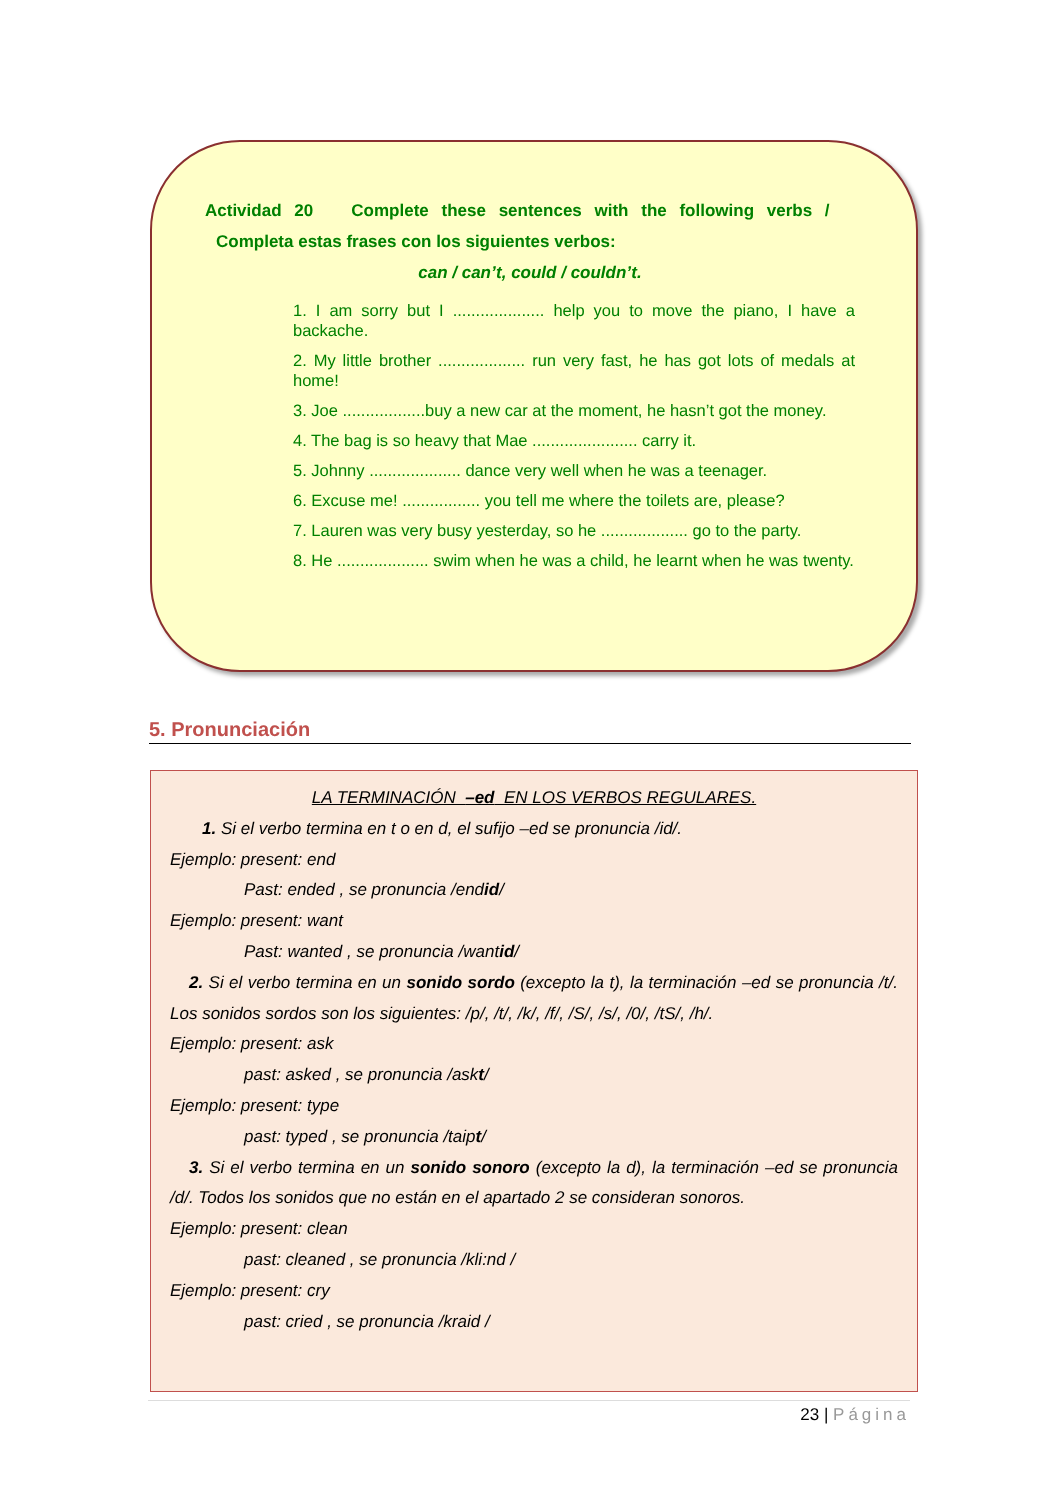Actividad 20 Complete these sentences with the following verbs /
Completa estas frases con los siguientes verbos:
can / can’t, could / couldn’t.
1. I am sorry but I .................... help you to move the piano, I have a backache.
2. My little brother ................... run very fast, he has got lots of medals at home!
3. Joe ..................buy a new car at the moment, he hasn’t got the money.
4. The bag is so heavy that Mae ....................... carry it.
5. Johnny .................... dance very well when he was a teenager.
6. Excuse me! ................. you tell me where the toilets are, please?
7. Lauren was very busy yesterday, so he ................... go to the party.
8. He .................... swim when he was a child, he learnt when he was twenty.
5. Pronunciación
LA TERMINACIÓN –ed EN LOS VERBOS REGULARES.
1. Si el verbo termina en t o en d, el sufijo –ed se pronuncia /id/.
Ejemplo: present: end
Past: ended , se pronuncia /endid/
Ejemplo: present: want
Past: wanted , se pronuncia /wantid/
2. Si el verbo termina en un sonido sordo (excepto la t), la terminación –ed se pronuncia /t/. Los sonidos sordos son los siguientes: /p/, /t/, /k/, /f/, /S/, /s/, /0/, /tS/, /h/.
Ejemplo: present: ask
past: asked , se pronuncia /askt/
Ejemplo: present: type
past: typed , se pronuncia /taipt/
3. Si el verbo termina en un sonido sonoro (excepto la d), la terminación –ed se pronuncia /d/. Todos los sonidos que no están en el apartado 2 se consideran sonoros.
Ejemplo: present: clean
past: cleaned , se pronuncia /kli:nd /
Ejemplo: present: cry
past: cried , se pronuncia /kraid /
23 | Página